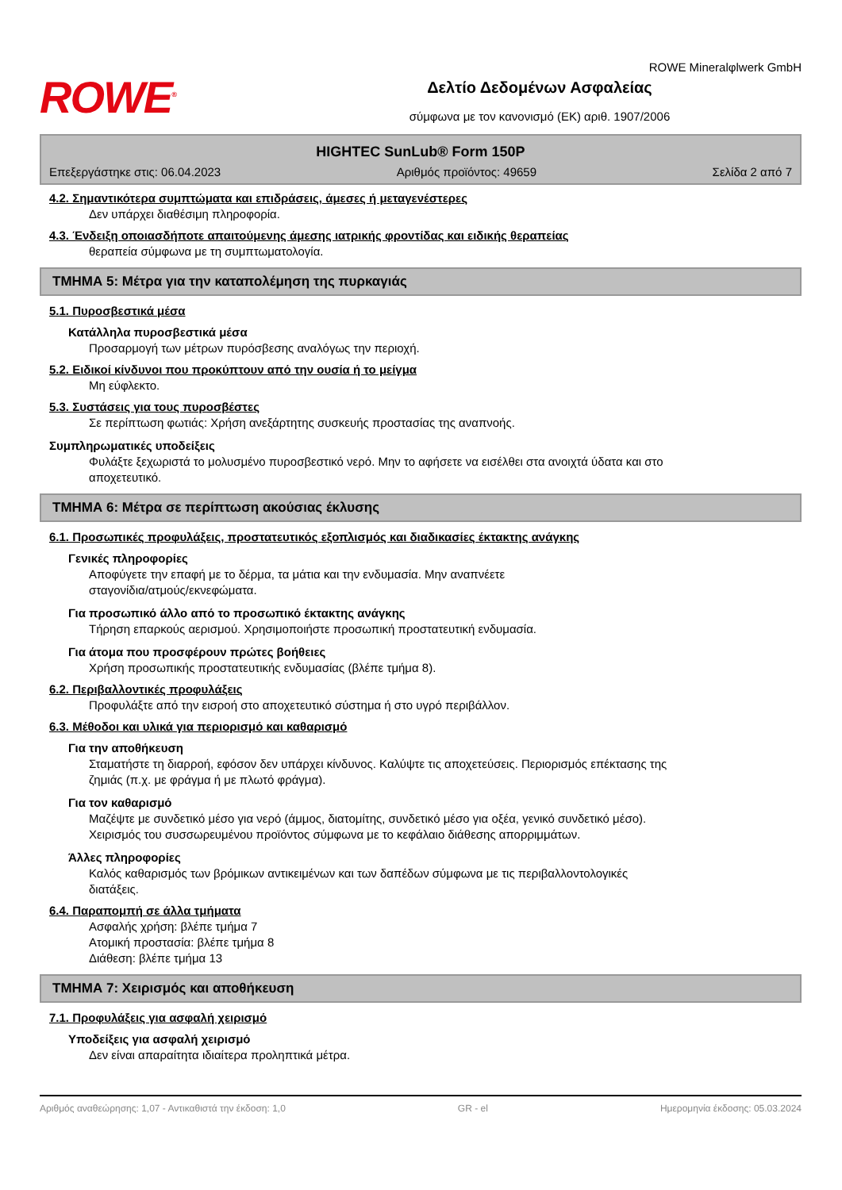ROWE<sup>®</sup>
ROWE Mineralφlwerk GmbH
Δελτίο Δεδομένων Ασφαλείας
σύμφωνα με τον κανονισμό (ΕΚ) αριθ. 1907/2006
HIGHTEC SunLub® Form 150P
Επεξεργάστηκε στις: 06.04.2023 Αριθμός προϊόντος: 49659 Σελίδα 2 από 7
4.2. Σημαντικότερα συμπτώματα και επιδράσεις, άμεσες ή μεταγενέστερες
Δεν υπάρχει διαθέσιμη πληροφορία.
4.3. Ένδειξη οποιασδήποτε απαιτούμενης άμεσης ιατρικής φροντίδας και ειδικής θεραπείας
θεραπεία σύμφωνα με τη συμπτωματολογία.
ΤΜΗΜΑ 5: Μέτρα για την καταπολέμηση της πυρκαγιάς
5.1. Πυροσβεστικά μέσα
Κατάλληλα πυροσβεστικά μέσα
Προσαρμογή των μέτρων πυρόσβεσης αναλόγως την περιοχή.
5.2. Ειδικοί κίνδυνοι που προκύπτουν από την ουσία ή το μείγμα
Μη εύφλεκτο.
5.3. Συστάσεις για τους πυροσβέστες
Σε περίπτωση φωτιάς: Χρήση ανεξάρτητης συσκευής προστασίας της αναπνοής.
Συμπληρωματικές υποδείξεις
Φυλάξτε ξεχωριστά το μολυσμένο πυροσβεστικό νερό. Μην το αφήσετε να εισέλθει στα ανοιχτά ύδατα και στο
αποχετευτικό.
ΤΜΗΜΑ 6: Μέτρα σε περίπτωση ακούσιας έκλυσης
6.1. Προσωπικές προφυλάξεις, προστατευτικός εξοπλισμός και διαδικασίες έκτακτης ανάγκης
Γενικές πληροφορίες
Αποφύγετε την επαφή με το δέρμα, τα μάτια και την ενδυμασία. Μην αναπνέετε
σταγονίδια/ατμούς/εκνεφώματα.
Για προσωπικό άλλο από το προσωπικό έκτακτης ανάγκης
Τήρηση επαρκούς αερισμού. Χρησιμοποιήστε προσωπική προστατευτική ενδυμασία.
Για άτομα που προσφέρουν πρώτες βοήθειες
Χρήση προσωπικής προστατευτικής ενδυμασίας (βλέπε τμήμα 8).
6.2. Περιβαλλοντικές προφυλάξεις
Προφυλάξτε από την εισροή στο αποχετευτικό σύστημα ή στο υγρό περιβάλλον.
6.3. Μέθοδοι και υλικά για περιορισμό και καθαρισμό
Για την αποθήκευση
Σταματήστε τη διαρροή, εφόσον δεν υπάρχει κίνδυνος. Καλύψτε τις αποχετεύσεις. Περιορισμός επέκτασης της
ζημιάς (π.χ. με φράγμα ή με πλωτό φράγμα).
Για τον καθαρισμό
Μαζέψτε με συνδετικό μέσο για νερό (άμμος, διατομίτης, συνδετικό μέσο για οξέα, γενικό συνδετικό μέσο).
Χειρισμός του συσσωρευμένου προϊόντος σύμφωνα με το κεφάλαιο διάθεσης απορριμμάτων.
Άλλες πληροφορίες
Καλός καθαρισμός των βρόμικων αντικειμένων και των δαπέδων σύμφωνα με τις περιβαλλοντολογικές
διατάξεις.
6.4. Παραπομπή σε άλλα τμήματα
Ασφαλής χρήση: βλέπε τμήμα 7
Ατομική προστασία: βλέπε τμήμα 8
Διάθεση: βλέπε τμήμα 13
ΤΜΗΜΑ 7: Χειρισμός και αποθήκευση
7.1. Προφυλάξεις για ασφαλή χειρισμό
Υποδείξεις για ασφαλή χειρισμό
Δεν είναι απαραίτητα ιδιαίτερα προληπτικά μέτρα.
Αριθμός αναθεώρησης: 1,07 - Αντικαθιστά την έκδοση: 1,0 GR - el Ημερομηνία έκδοσης: 05.03.2024